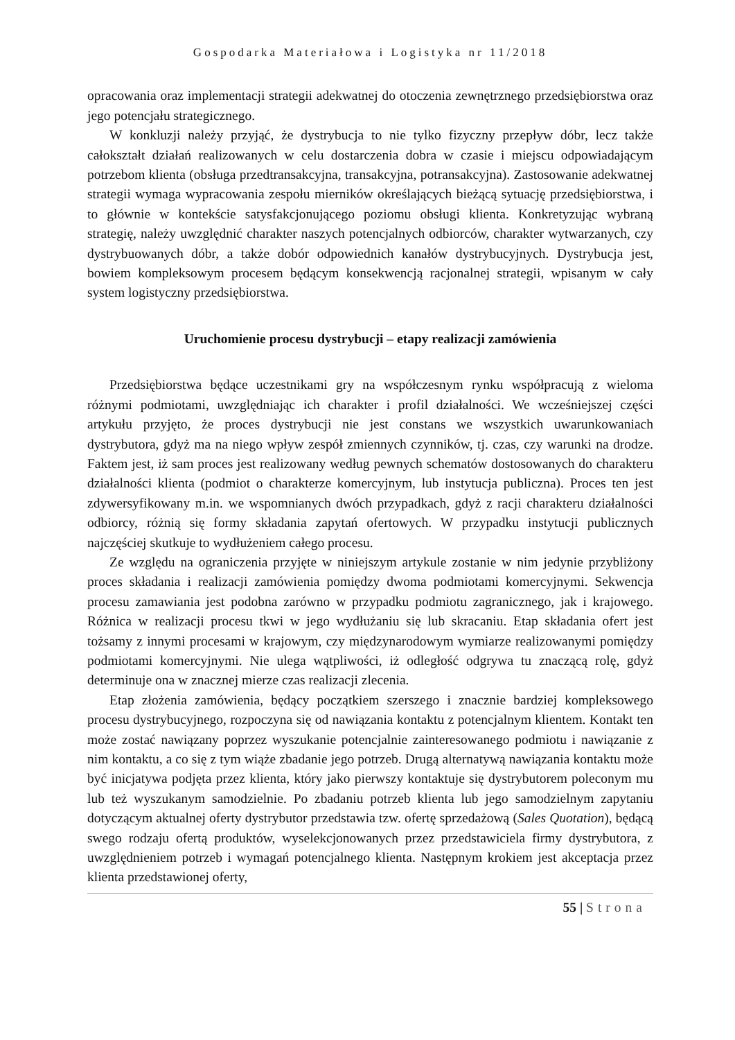Gospodarka Materiałowa i Logistyka nr 11/2018
opracowania oraz implementacji strategii adekwatnej do otoczenia zewnętrznego przedsiębiorstwa oraz jego potencjału strategicznego.
W konkluzji należy przyjąć, że dystrybucja to nie tylko fizyczny przepływ dóbr, lecz także całokształt działań realizowanych w celu dostarczenia dobra w czasie i miejscu odpowiadającym potrzebom klienta (obsługa przedtransakcyjna, transakcyjna, potransakcyjna). Zastosowanie adekwatnej strategii wymaga wypracowania zespołu mierników określających bieżącą sytuację przedsiębiorstwa, i to głównie w kontekście satysfakcjonującego poziomu obsługi klienta. Konkretyzując wybraną strategię, należy uwzględnić charakter naszych potencjalnych odbiorców, charakter wytwarzanych, czy dystrybuowanych dóbr, a także dobór odpowiednich kanałów dystrybucyjnych. Dystrybucja jest, bowiem kompleksowym procesem będącym konsekwencją racjonalnej strategii, wpisanym w cały system logistyczny przedsiębiorstwa.
Uruchomienie procesu dystrybucji – etapy realizacji zamówienia
Przedsiębiorstwa będące uczestnikami gry na współczesnym rynku współpracują z wieloma różnymi podmiotami, uwzględniając ich charakter i profil działalności. We wcześniejszej części artykułu przyjęto, że proces dystrybucji nie jest constans we wszystkich uwarunkowaniach dystrybutora, gdyż ma na niego wpływ zespół zmiennych czynników, tj. czas, czy warunki na drodze. Faktem jest, iż sam proces jest realizowany według pewnych schematów dostosowanych do charakteru działalności klienta (podmiot o charakterze komercyjnym, lub instytucja publiczna). Proces ten jest zdywersyfikowany m.in. we wspomnianych dwóch przypadkach, gdyż z racji charakteru działalności odbiorcy, różnią się formy składania zapytań ofertowych. W przypadku instytucji publicznych najczęściej skutkuje to wydłużeniem całego procesu.
Ze względu na ograniczenia przyjęte w niniejszym artykule zostanie w nim jedynie przybliżony proces składania i realizacji zamówienia pomiędzy dwoma podmiotami komercyjnymi. Sekwencja procesu zamawiania jest podobna zarówno w przypadku podmiotu zagranicznego, jak i krajowego. Różnica w realizacji procesu tkwi w jego wydłużaniu się lub skracaniu. Etap składania ofert jest tożsamy z innymi procesami w krajowym, czy międzynarodowym wymiarze realizowanymi pomiędzy podmiotami komercyjnymi. Nie ulega wątpliwości, iż odległość odgrywa tu znaczącą rolę, gdyż determinuje ona w znacznej mierze czas realizacji zlecenia.
Etap złożenia zamówienia, będący początkiem szerszego i znacznie bardziej kompleksowego procesu dystrybucyjnego, rozpoczyna się od nawiązania kontaktu z potencjalnym klientem. Kontakt ten może zostać nawiązany poprzez wyszukanie potencjalnie zainteresowanego podmiotu i nawiązanie z nim kontaktu, a co się z tym wiąże zbadanie jego potrzeb. Drugą alternatywą nawiązania kontaktu może być inicjatywa podjęta przez klienta, który jako pierwszy kontaktuje się dystrybutorem poleconym mu lub też wyszukanym samodzielnie. Po zbadaniu potrzeb klienta lub jego samodzielnym zapytaniu dotyczącym aktualnej oferty dystrybutor przedstawia tzw. ofertę sprzedażową (Sales Quotation), będącą swego rodzaju ofertą produktów, wyselekcjonowanych przez przedstawiciela firmy dystrybutora, z uwzględnieniem potrzeb i wymagań potencjalnego klienta. Następnym krokiem jest akceptacja przez klienta przedstawionej oferty,
55 | Strona